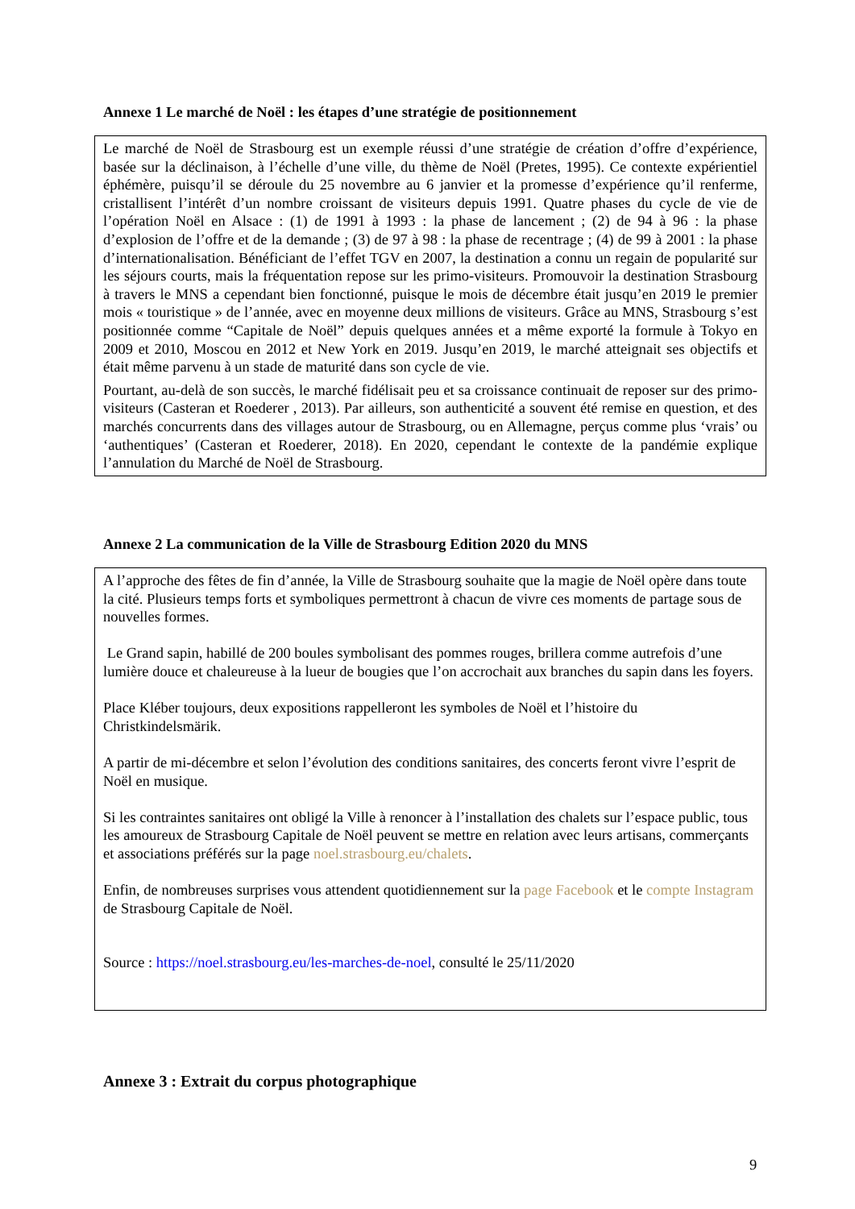Annexe 1 Le marché de Noël : les étapes d’une stratégie de positionnement
Le marché de Noël de Strasbourg est un exemple réussi d’une stratégie de création d’offre d’expérience, basée sur la déclinaison, à l’échelle d’une ville, du thème de Noël (Pretes, 1995). Ce contexte expérientiel éphémère, puisqu’il se déroule du 25 novembre au 6 janvier et la promesse d’expérience qu’il renferme, cristallisent l’intérêt d’un nombre croissant de visiteurs depuis 1991. Quatre phases du cycle de vie de l’opération Noël en Alsace : (1) de 1991 à 1993 : la phase de lancement ; (2) de 94 à 96 : la phase d’explosion de l’offre et de la demande ; (3) de 97 à 98 : la phase de recentrage ; (4) de 99 à 2001 : la phase d’internationalisation. Bénéficiant de l’effet TGV en 2007, la destination a connu un regain de popularité sur les séjours courts, mais la fréquentation repose sur les primo-visiteurs. Promouvoir la destination Strasbourg à travers le MNS a cependant bien fonctionné, puisque le mois de décembre était jusqu’en 2019 le premier mois « touristique » de l’année, avec en moyenne deux millions de visiteurs. Grâce au MNS, Strasbourg s’est positionnée comme “Capitale de Noël” depuis quelques années et a même exporté la formule à Tokyo en 2009 et 2010, Moscou en 2012 et New York en 2019. Jusqu’en 2019, le marché atteignait ses objectifs et était même parvenu à un stade de maturité dans son cycle de vie.
Pourtant, au-delà de son succès, le marché fidélisait peu et sa croissance continuait de reposer sur des primo-visiteurs (Casteran et Roederer , 2013). Par ailleurs, son authenticité a souvent été remise en question, et des marchés concurrents dans des villages autour de Strasbourg, ou en Allemagne, perçus comme plus ‘vrais’ ou ‘authentiques’ (Casteran et Roederer, 2018). En 2020, cependant le contexte de la pandémie explique l’annulation du Marché de Noël de Strasbourg.
Annexe 2 La communication de la Ville de Strasbourg Edition 2020 du MNS
A l’approche des fêtes de fin d’année, la Ville de Strasbourg souhaite que la magie de Noël opère dans toute la cité. Plusieurs temps forts et symboliques permettront à chacun de vivre ces moments de partage sous de nouvelles formes.
Le Grand sapin, habillé de 200 boules symbolisant des pommes rouges, brillera comme autrefois d’une lumière douce et chaleureuse à la lueur de bougies que l’on accrochait aux branches du sapin dans les foyers.
Place Kléber toujours, deux expositions rappelleront les symboles de Noël et l’histoire du Christkindelsmärik.
A partir de mi-décembre et selon l’évolution des conditions sanitaires, des concerts feront vivre l’esprit de Noël en musique.
Si les contraintes sanitaires ont obligé la Ville à renoncer à l’installation des chalets sur l’espace public, tous les amoureux de Strasbourg Capitale de Noël peuvent se mettre en relation avec leurs artisans, commerçants et associations préférés sur la page noel.strasbourg.eu/chalets.
Enfin, de nombreuses surprises vous attendent quotidiennement sur la page Facebook et le compte Instagram de Strasbourg Capitale de Noël.
Source : https://noel.strasbourg.eu/les-marches-de-noel, consulté le 25/11/2020
Annexe 3 : Extrait du corpus photographique
9